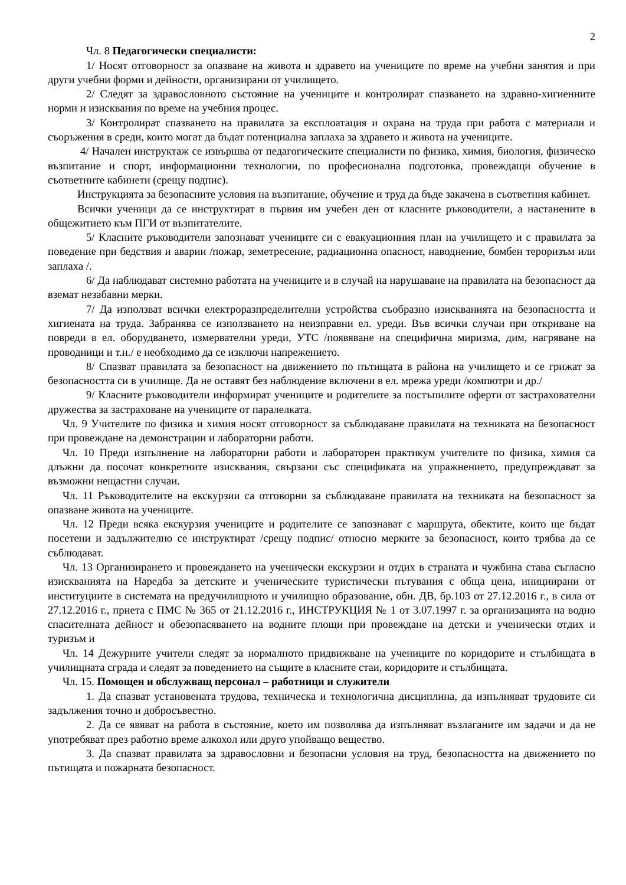2
Чл. 8 Педагогически специалисти:
1/ Носят отговорност за опазване на живота и здравето на учениците по време на учебни занятия и при други учебни форми и дейности, организирани от училището.
2/ Следят за здравословното състояние на учениците и контролират спазването на здравно-хигиенните норми и изисквания по време на учебния процес.
3/ Контролират спазването на правилата за експлоатация и охрана на труда при работа с материали и съоръжения в среди, които могат да бъдат потенциална заплаха за здравето и живота на учениците.
4/ Начален инструктаж се извършва от педагогическите специалисти по физика, химия, биология, физическо възпитание и спорт, информационни технологии, по професионална подготовка, провеждащи обучение в съответните кабинети (срещу подпис).
Инструкцията за безопасните условия на възпитание, обучение и труд да бъде закачена в съответния кабинет.
Всички ученици да се инструктират в първия им учебен ден от класните ръководители, а настанените в общежитието към ПГИ от възпитателите.
5/ Класните ръководители запознават учениците си с евакуационния план на училището и с правилата за поведение при бедствия и аварии /пожар, земетресение, радиационна опасност, наводнение, бомбен тероризъм или заплаха /.
6/ Да наблюдават системно работата на учениците и в случай на нарушаване на правилата на безопасност да вземат незабавни мерки.
7/ Да използват всички електроразпределителни устройства съобразно изискванията на безопасността и хигиената на труда. Забранява се използването на неизправни ел. уреди. Във всички случаи при откриване на повреди в ел. оборудването, измервателни уреди, УТС /появяване на специфична миризма, дим, нагряване на проводници и т.н./ е необходимо да се изключи напрежението.
8/ Спазват правилата за безопасност на движението по пътищата в района на училището и се грижат за безопасността си в училище. Да не оставят без наблюдение включени в ел. мрежа уреди /компютри и др./
9/ Класните ръководители информират учениците и родителите за постъпилите оферти от застрахователни дружества за застраховане на учениците от паралелката.
Чл. 9 Учителите по физика и химия носят отговорност за съблюдаване правилата на техниката на безопасност при провеждане на демонстрации и лабораторни работи.
Чл. 10 Преди изпълнение на лабораторни работи и лабораторен практикум учителите по физика, химия са длъжни да посочат конкретните изисквания, свързани със спецификата на упражнението, предупреждават за възможни нещастни случаи.
Чл. 11 Ръководителите на екскурзии са отговорни за съблюдаване правилата на техниката на безопасност за опазване живота на учениците.
Чл. 12 Преди всяка екскурзия учениците и родителите се запознават с маршрута, обектите, които ще бъдат посетени и задължително се инструктират /срещу подпис/ относно мерките за безопасност, които трябва да се съблюдават.
Чл. 13 Организирането и провеждането на ученически екскурзии и отдих в страната и чужбина става съгласно изискванията на Наредба за детските и ученическите туристически пътувания с обща цена, инициирани от институциите в системата на предучилищното и училищно образование, обн. ДВ, бр.103 от 27.12.2016 г., в сила от 27.12.2016 г., приета с ПМС № 365 от 21.12.2016 г., ИНСТРУКЦИЯ № 1 от 3.07.1997 г. за организацията на водно спасителната дейност и обезопасяването на водните площи при провеждане на детски и ученически отдих и туризъм и
Чл. 14 Дежурните учители следят за нормалното придвижване на учениците по коридорите и стълбищата в училищната сграда и следят за поведението на същите в класните стаи, коридорите и стълбищата.
Чл. 15. Помощен и обслужващ персонал – работници и служители
1. Да спазват установената трудова, техническа и технологична дисциплина, да изпълняват трудовите си задължения точно и добросъвестно.
2. Да се явяват на работа в състояние, което им позволява да изпълняват възлаганите им задачи и да не употребяват през работно време алкохол или друго упойващо вещество.
3. Да спазват правилата за здравословни и безопасни условия на труд, безопасността на движението по пътищата и пожарната безопасност.